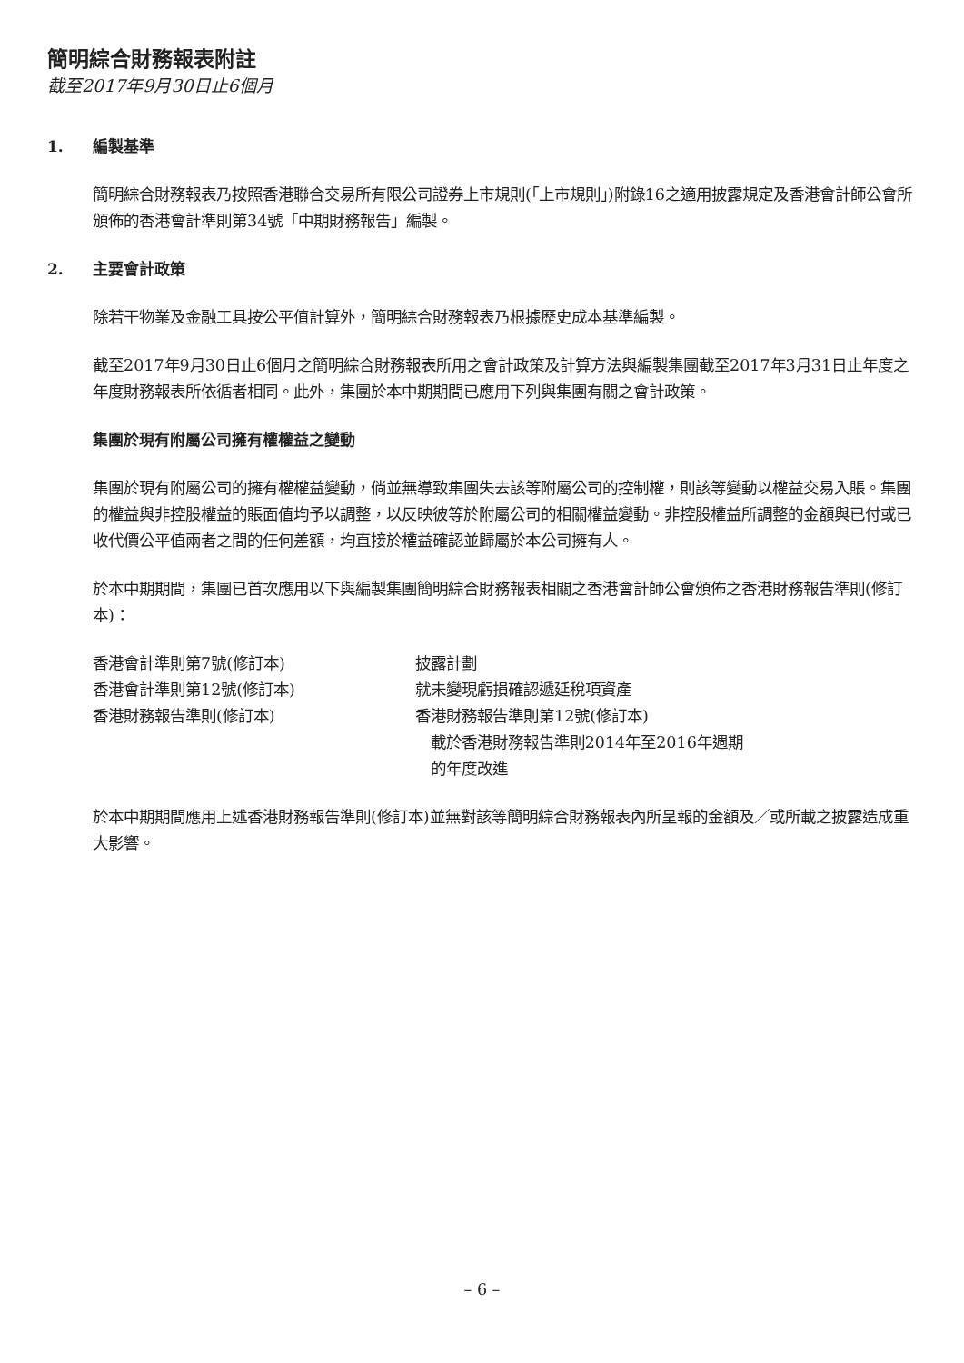簡明綜合財務報表附註
截至2017年9月30日止6個月
1. 編製基準
簡明綜合財務報表乃按照香港聯合交易所有限公司證券上市規則(「上市規則」)附錄16之適用披露規定及香港會計師公會所頒佈的香港會計準則第34號「中期財務報告」編製。
2. 主要會計政策
除若干物業及金融工具按公平值計算外，簡明綜合財務報表乃根據歷史成本基準編製。
截至2017年9月30日止6個月之簡明綜合財務報表所用之會計政策及計算方法與編製集團截至2017年3月31日止年度之年度財務報表所依循者相同。此外，集團於本中期期間已應用下列與集團有關之會計政策。
集團於現有附屬公司擁有權權益之變動
集團於現有附屬公司的擁有權權益變動，倘並無導致集團失去該等附屬公司的控制權，則該等變動以權益交易入賬。集團的權益與非控股權益的賬面值均予以調整，以反映彼等於附屬公司的相關權益變動。非控股權益所調整的金額與已付或已收代價公平值兩者之間的任何差額，均直接於權益確認並歸屬於本公司擁有人。
於本中期期間，集團已首次應用以下與編製集團簡明綜合財務報表相關之香港會計師公會頒佈之香港財務報告準則(修訂本)：
| 香港會計準則第7號(修訂本) | 披露計劃 |
| 香港會計準則第12號(修訂本) | 就未變現虧損確認遞延稅項資產 |
| 香港財務報告準則(修訂本) | 香港財務報告準則第12號(修訂本) 載於香港財務報告準則2014年至2016年週期 的年度改進 |
於本中期期間應用上述香港財務報告準則(修訂本)並無對該等簡明綜合財務報表內所呈報的金額及／或所載之披露造成重大影響。
– 6 –